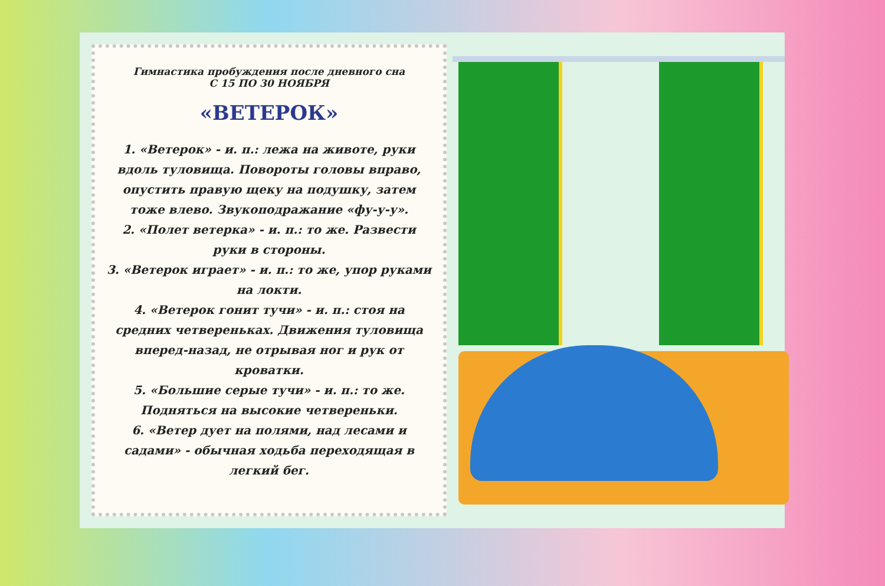Гимнастика пробуждения после дневного сна
С 15 ПО 30 НОЯБРЯ
«ВЕТЕРОК»
1. «Ветерок» - и. п.: лежа на животе, руки вдоль туловища. Повороты головы вправо, опустить правую щеку на подушку, затем тоже влево. Звукоподражание «фу-у-у».
2. «Полет ветерка» - и. п.: то же. Развести руки в стороны.
3. «Ветерок играет» - и. п.: то же, упор руками на локти.
4. «Ветерок гонит тучи» - и. п.: стоя на средних четвереньках. Движения туловища вперед-назад, не отрывая ног и рук от кроватки.
5. «Большие серые тучи» - и. п.: то же. Подняться на высокие четвереньки.
6. «Ветер дует на полями, над лесами и садами» - обычная ходьба переходящая в легкий бег.